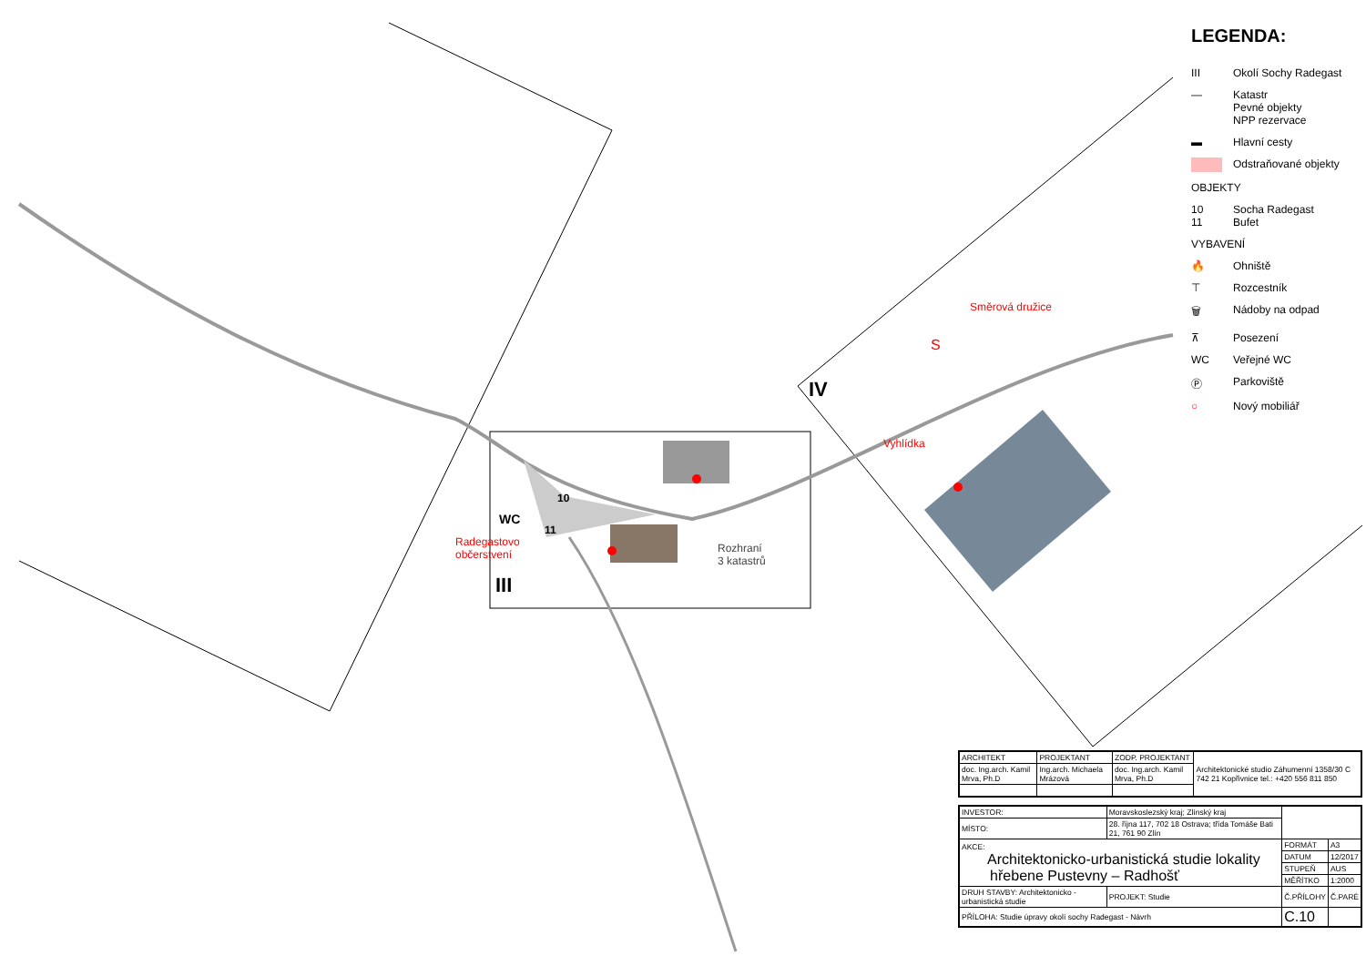WC
10
11
Radegastovo
občerstvení
Rozhraní
3 katastrů
III
IV
S
Směrová družice
Vyhlídka
LEGENDA:
III Okolí Sochy Radegast
— Katastr
Pevné objekty
NPP rezervace
▬ Hlavní cesty
Odstraňované objekty
OBJEKTY
10
11 Socha Radegast
Bufet
VYBAVENÍ
🔥 Ohniště
⊤ Rozcestník
🗑 Nádoby na odpad
⊼ Posezení
WC Veřejné WC
Ⓟ Parkoviště
○ Nový mobiliář
| ARCHITEKT | PROJEKTANT | ZODP. PROJEKTANT | Architektonické studio Záhumenní 1358/30 C 742 21 Kopřivnice tel.: +420 556 811 850 |
| doc. Ing.arch. Kamil Mrva, Ph.D | Ing.arch. Michaela Mrázová | doc. Ing.arch. Kamil Mrva, Ph.D | |
| INVESTOR: | Moravskoslezský kraj; Zlínský kraj | | | |
| MÍSTO: | 28. října 117, 702 18 Ostrava; třída Tomáše Bati 21, 761 90 Zlín | | | |
| AKCE: Architektonicko-urbanistická studie lokality hřebene Pustevny – Radhošť | | | FORMÁT | A3 |
| | | | DATUM | 12/2017 |
| | | | STUPEŇ | AUS |
| | | | MĚŘÍTKO | 1:2000 |
| DRUH STAVBY: Architektonicko - urbanistická studie | | PROJEKT: Studie | Č.PŘÍLOHY | Č.PARÉ |
| PŘÍLOHA: Studie úpravy okolí sochy Radegast - Návrh | | | C.10 | |